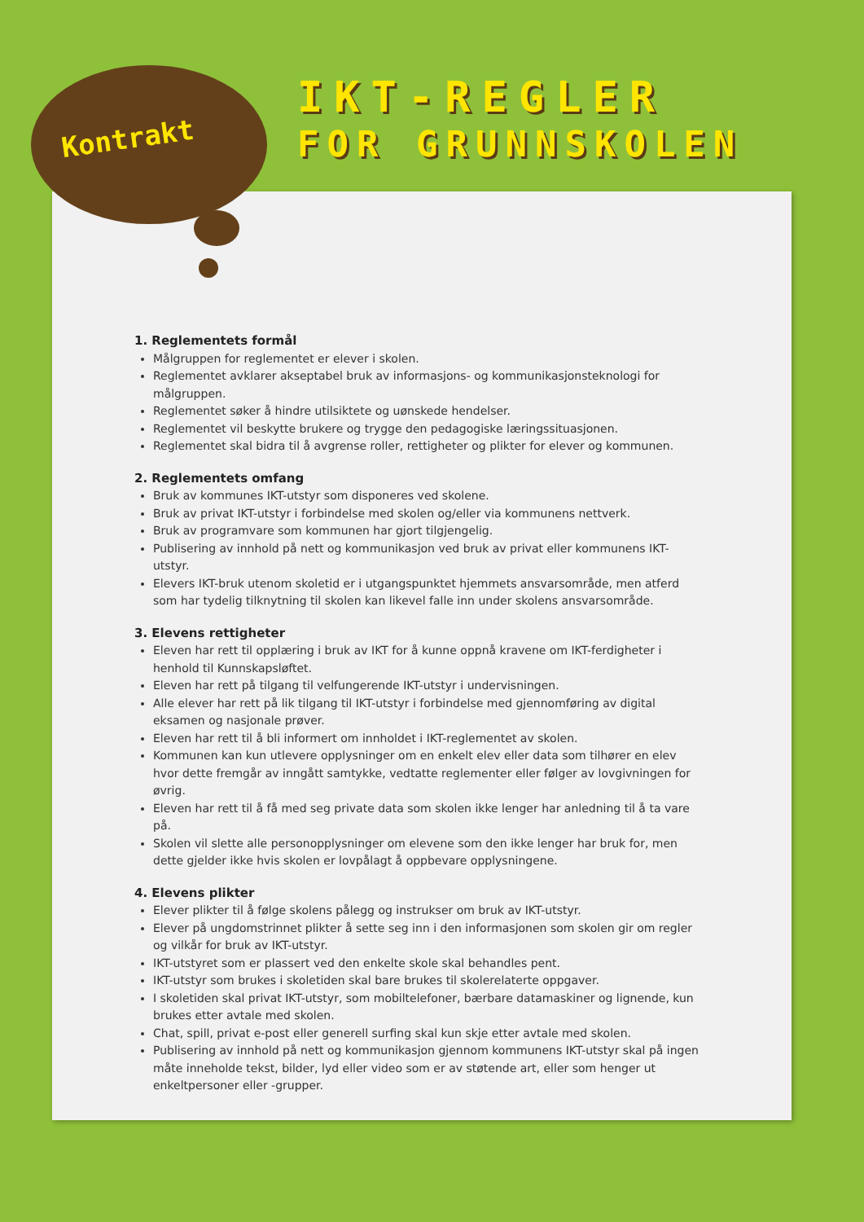Kontrakt
IKT-REGLER
FOR GRUNNSKOLEN
1. Reglementets formål
Målgruppen for reglementet er elever i skolen.
Reglementet avklarer akseptabel bruk av informasjons- og kommunikasjonsteknologi for målgruppen.
Reglementet søker å hindre utilsiktete og uønskede hendelser.
Reglementet vil beskytte brukere og trygge den pedagogiske læringssituasjonen.
Reglementet skal bidra til å avgrense roller, rettigheter og plikter for elever og kommunen.
2. Reglementets omfang
Bruk av kommunes IKT-utstyr som disponeres ved skolene.
Bruk av privat IKT-utstyr i forbindelse med skolen og/eller via kommunens nettverk.
Bruk av programvare som kommunen har gjort tilgjengelig.
Publisering av innhold på nett og kommunikasjon ved bruk av privat eller kommunens IKT-utstyr.
Elevers IKT-bruk utenom skoletid er i utgangspunktet hjemmets ansvarsområde, men atferd som har tydelig tilknytning til skolen kan likevel falle inn under skolens ansvarsområde.
3. Elevens rettigheter
Eleven har rett til opplæring i bruk av IKT for å kunne oppnå kravene om IKT-ferdigheter i henhold til Kunnskapsløftet.
Eleven har rett på tilgang til velfungerende IKT-utstyr i undervisningen.
Alle elever har rett på lik tilgang til IKT-utstyr i forbindelse med gjennomføring av digital eksamen og nasjonale prøver.
Eleven har rett til å bli informert om innholdet i IKT-reglementet av skolen.
Kommunen kan kun utlevere opplysninger om en enkelt elev eller data som tilhører en elev hvor dette fremgår av inngått samtykke, vedtatte reglementer eller følger av lovgivningen for øvrig.
Eleven har rett til å få med seg private data som skolen ikke lenger har anledning til å ta vare på.
Skolen vil slette alle personopplysninger om elevene som den ikke lenger har bruk for, men dette gjelder ikke hvis skolen er lovpålagt å oppbevare opplysningene.
4. Elevens plikter
Elever plikter til å følge skolens pålegg og instrukser om bruk av IKT-utstyr.
Elever på ungdomstrinnet plikter å sette seg inn i den informasjonen som skolen gir om regler og vilkår for bruk av IKT-utstyr.
IKT-utstyret som er plassert ved den enkelte skole skal behandles pent.
IKT-utstyr som brukes i skoletiden skal bare brukes til skolerelaterte oppgaver.
I skoletiden skal privat IKT-utstyr, som mobiltelefoner, bærbare datamaskiner og lignende, kun brukes etter avtale med skolen.
Chat, spill, privat e-post eller generell surfing skal kun skje etter avtale med skolen.
Publisering av innhold på nett og kommunikasjon gjennom kommunens IKT-utstyr skal på ingen måte inneholde tekst, bilder, lyd eller video som er av støtende art, eller som henger ut enkeltpersoner eller -grupper.